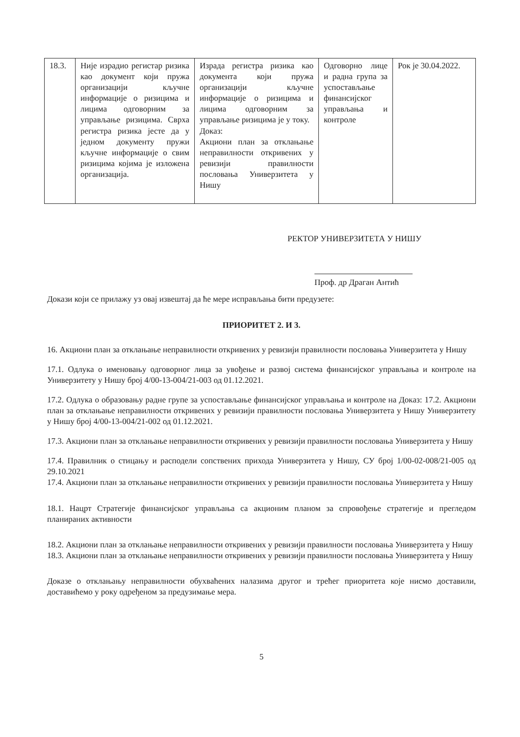| 18.3. | Није израдио регистар ризика као документ који пружа организацији кључне информације о ризицима и лицима одговорним за управљање ризицима. Сврха регистра ризика јесте да у једном документу пружи кључне информације о свим ризицима којима је изложена организација. | Израда регистра ризика као документа који пружа организацији кључне информације о ризицима и лицима одговорним за управљање ризицима је у току. Доказ: Акциони план за отклањање неправилности откривених у ревизији правилности пословања Универзитета у Нишу | Одговорно лице и радна група за успостављање финансијског управљања и контроле | Рок је 30.04.2022. |
РЕКТОР УНИВЕРЗИТЕТА У НИШУ
Проф. др Драган Антић
Докази који се прилажу уз овај извештај да ће мере исправљања бити предузете:
ПРИОРИТЕТ 2. И 3.
16. Акциони план за отклањање неправилности откривених у ревизији правилности пословања Универзитета у Нишу
17.1. Одлука о именовању одговорног лица за увођење и развој система финансијског управљања и контроле на Универзитету у Нишу број 4/00-13-004/21-003 од 01.12.2021.
17.2. Одлука о образовању радне групе за успостављање финансијског управљања и контроле на Доказ: 17.2. Акциони план за отклањање неправилности откривених у ревизији правилности пословања Универзитета у Нишу Универзитету у Нишу број 4/00-13-004/21-002 од 01.12.2021.
17.3. Акциони план за отклањање неправилности откривених у ревизији правилности пословања Универзитета у Нишу
17.4. Правилник о стицању и расподели сопствених прихода Универзитета у Нишу, СУ број 1/00-02-008/21-005 од 29.10.2021
17.4. Акциони план за отклањање неправилности откривених у ревизији правилности пословања Универзитета у Нишу
18.1. Нацрт Стратегије финансијског управљања са акционим планом за спровођење стратегије и прегледом планираних активности
18.2. Акциони план за отклањање неправилности откривених у ревизији правилности пословања Универзитета у Нишу
18.3. Акциони план за отклањање неправилности откривених у ревизији правилности пословања Универзитета у Нишу
Доказе о отклањању неправилности обухваћених налазима другог и трећег приоритета које нисмо доставили, доставићемо у року одређеном за предузимање мера.
5